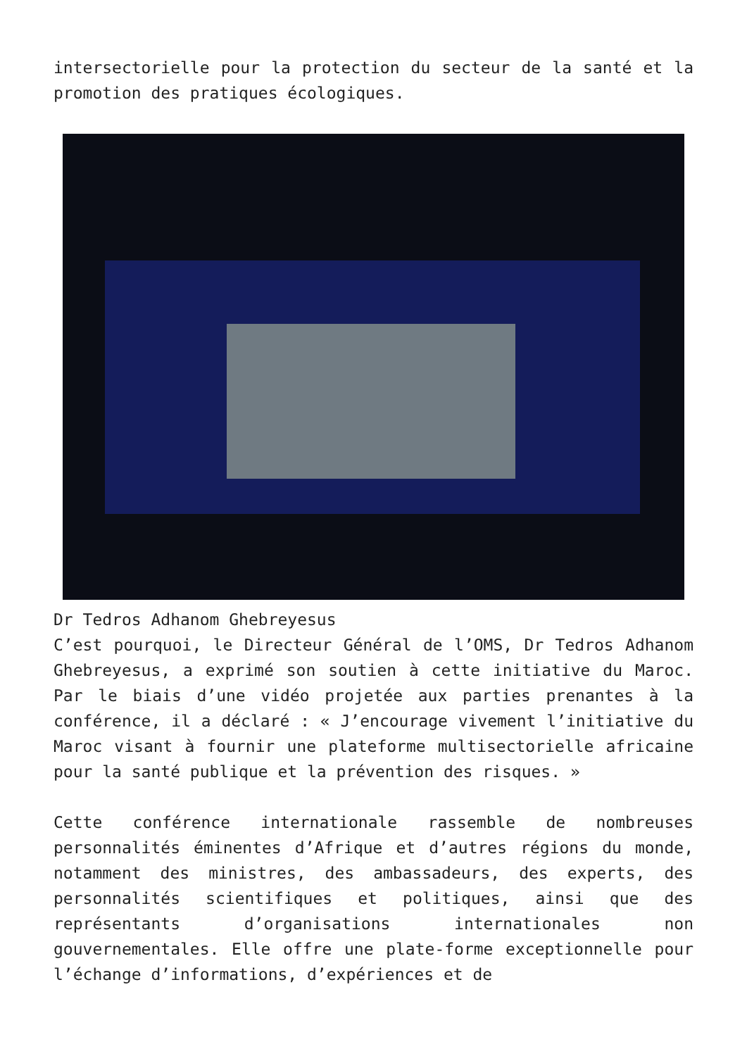intersectorielle pour la protection du secteur de la santé et la promotion des pratiques écologiques.
Dr Tedros Adhanom Ghebreyesus
C’est pourquoi, le Directeur Général de l’OMS, Dr Tedros Adhanom Ghebreyesus, a exprimé son soutien à cette initiative du Maroc. Par le biais d’une vidéo projetée aux parties prenantes à la conférence, il a déclaré : « J’encourage vivement l’initiative du Maroc visant à fournir une plateforme multisectorielle africaine pour la santé publique et la prévention des risques. »
Cette conférence internationale rassemble de nombreuses personnalités éminentes d’Afrique et d’autres régions du monde, notamment des ministres, des ambassadeurs, des experts, des personnalités scientifiques et politiques, ainsi que des représentants d’organisations internationales non gouvernementales. Elle offre une plate-forme exceptionnelle pour l’échange d’informations, d’expériences et de